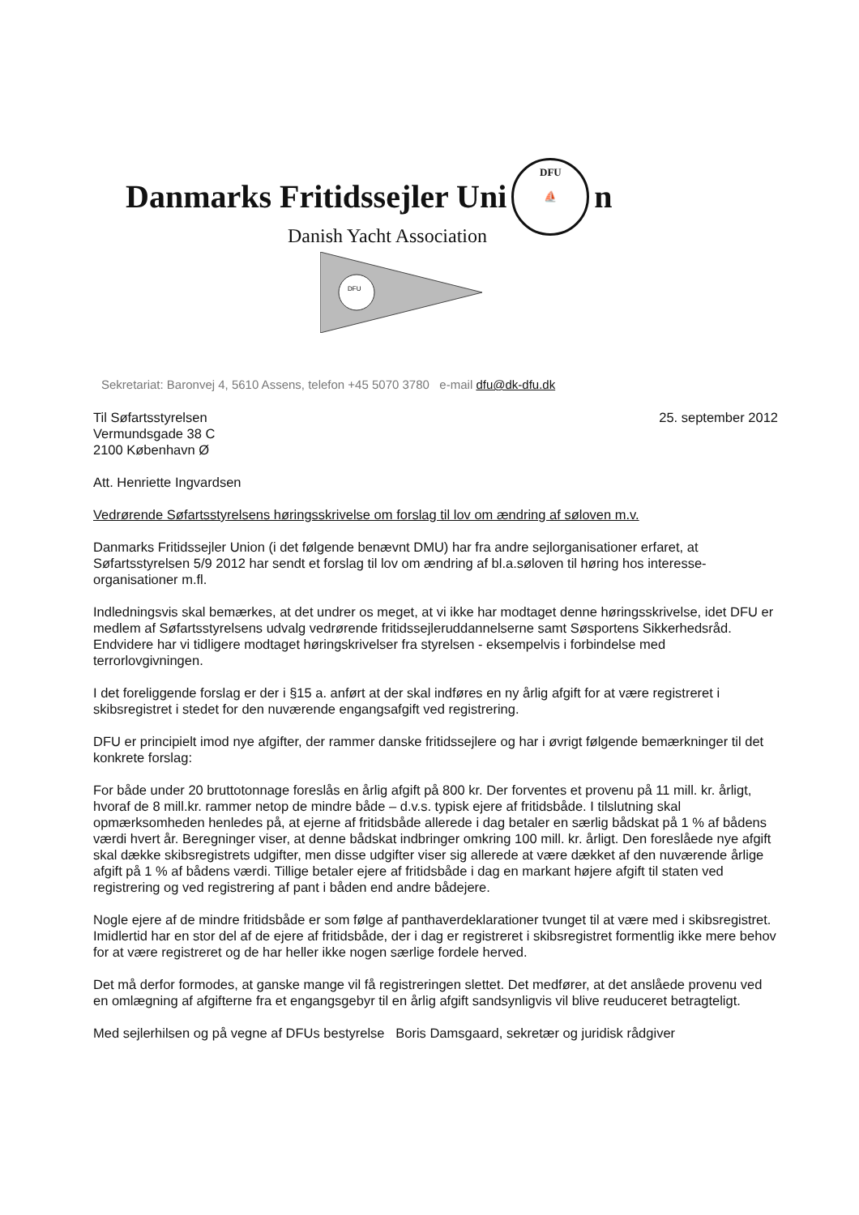Danmarks Fritidssejler Uni DFU
⛵ n
Danish Yacht Association
DFU
Sekretariat: Baronvej 4, 5610 Assens, telefon +45 5070 3780 e-mail dfu@dk-dfu.dk
Til Søfartsstyrelsen
Vermundsgade 38 C
2100 København Ø
25. september 2012
Att. Henriette Ingvardsen
Vedrørende Søfartsstyrelsens høringsskrivelse om forslag til lov om ændring af søloven m.v.
Danmarks Fritidssejler Union (i det følgende benævnt DMU) har fra andre sejlorganisationer erfaret, at Søfartsstyrelsen 5/9 2012 har sendt et forslag til lov om ændring af bl.a.søloven til høring hos interesse-organisationer m.fl.
Indledningsvis skal bemærkes, at det undrer os meget, at vi ikke har modtaget denne høringsskrivelse, idet DFU er medlem af Søfartsstyrelsens udvalg vedrørende fritidssejleruddannelserne samt Søsportens Sikkerhedsråd. Endvidere har vi tidligere modtaget høringskrivelser fra styrelsen - eksempelvis i forbindelse med terrorlovgivningen.
I det foreliggende forslag er der i §15 a. anført at der skal indføres en ny årlig afgift for at være registreret i skibsregistret i stedet for den nuværende engangsafgift ved registrering.
DFU er principielt imod nye afgifter, der rammer danske fritidssejlere og har i øvrigt følgende bemærkninger til det konkrete forslag:
For både under 20 bruttotonnage foreslås en årlig afgift på 800 kr. Der forventes et provenu på 11 mill. kr. årligt, hvoraf de 8 mill.kr. rammer netop de mindre både – d.v.s. typisk ejere af fritidsbåde. I tilslutning skal opmærksomheden henledes på, at ejerne af fritidsbåde allerede i dag betaler en særlig bådskat på 1 % af bådens værdi hvert år. Beregninger viser, at denne bådskat indbringer omkring 100 mill. kr. årligt. Den foreslåede nye afgift skal dække skibsregistrets udgifter, men disse udgifter viser sig allerede at være dækket af den nuværende årlige afgift på 1 % af bådens værdi. Tillige betaler ejere af fritidsbåde i dag en markant højere afgift til staten ved registrering og ved registrering af pant i båden end andre bådejere.
Nogle ejere af de mindre fritidsbåde er som følge af panthaverdeklarationer tvunget til at være med i skibsregistret. Imidlertid har en stor del af de ejere af fritidsbåde, der i dag er registreret i skibsregistret formentlig ikke mere behov for at være registreret og de har heller ikke nogen særlige fordele herved.
Det må derfor formodes, at ganske mange vil få registreringen slettet. Det medfører, at det anslåede provenu ved en omlægning af afgifterne fra et engangsgebyr til en årlig afgift sandsynligvis vil blive reuduceret betragteligt.
Med sejlerhilsen og på vegne af DFUs bestyrelse Boris Damsgaard, sekretær og juridisk rådgiver